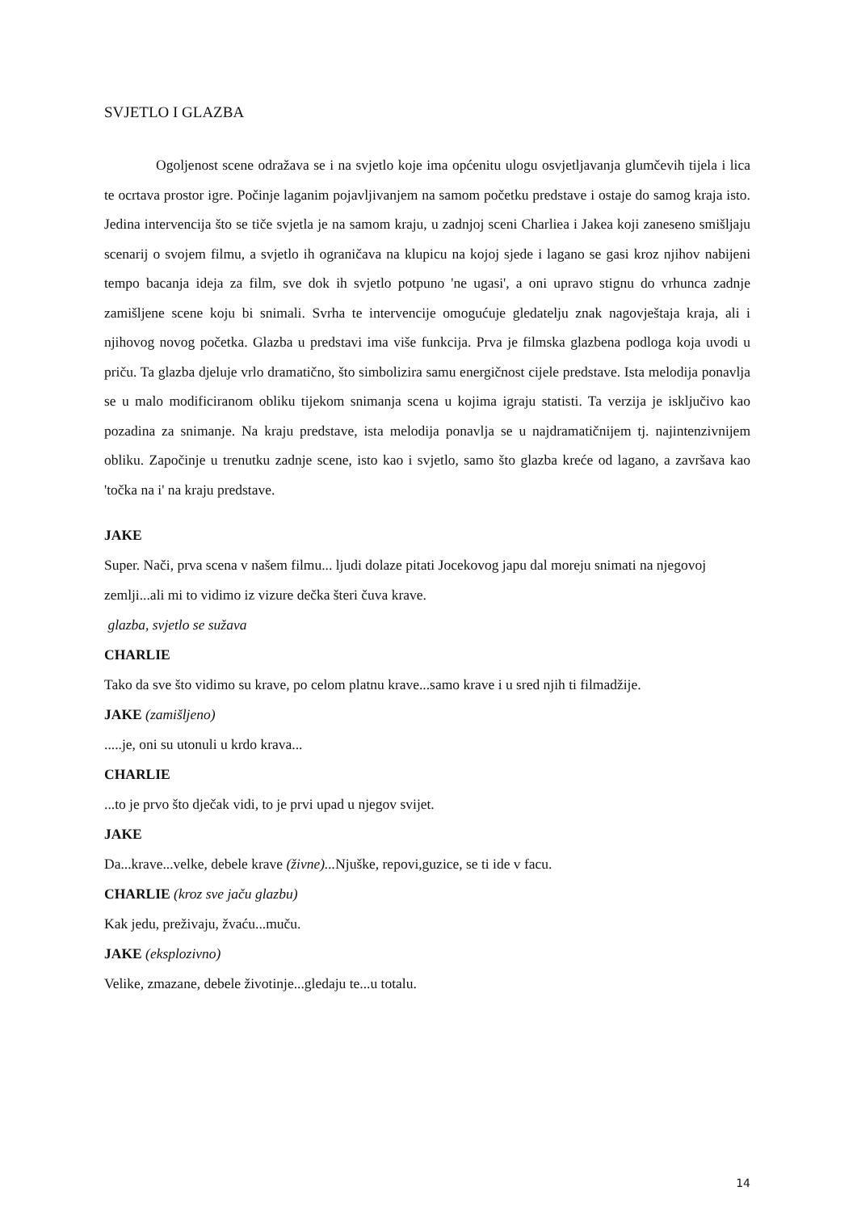SVJETLO I GLAZBA
Ogoljenost scene odražava se i na svjetlo koje ima općenitu ulogu osvjetljavanja glumčevih tijela i lica te ocrtava prostor igre. Počinje laganim pojavljivanjem na samom početku predstave i ostaje do samog kraja isto. Jedina intervencija što se tiče svjetla je na samom kraju, u zadnjoj sceni Charliea i Jakea koji zaneseno smišljaju scenarij o svojem filmu, a svjetlo ih ograničava na klupicu na kojoj sjede i lagano se gasi kroz njihov nabijeni tempo bacanja ideja za film, sve dok ih svjetlo potpuno 'ne ugasi', a oni upravo stignu do vrhunca zadnje zamišljene scene koju bi snimali. Svrha te intervencije omogućuje gledatelju znak nagovještaja kraja, ali i njihovog novog početka. Glazba u predstavi ima više funkcija. Prva je filmska glazbena podloga koja uvodi u priču. Ta glazba djeluje vrlo dramatično, što simbolizira samu energičnost cijele predstave. Ista melodija ponavlja se u malo modificiranom obliku tijekom snimanja scena u kojima igraju statisti. Ta verzija je isključivo kao pozadina za snimanje. Na kraju predstave, ista melodija ponavlja se u najdramatičnijem tj. najintenzivnijem obliku. Započinje u trenutku zadnje scene, isto kao i svjetlo, samo što glazba kreće od lagano, a završava kao 'točka na i' na kraju predstave.
JAKE
Super. Nači, prva scena v našem filmu... ljudi dolaze pitati Jocekovog japu dal moreju snimati na njegovoj zemlji...ali mi to vidimo iz vizure dečka šteri čuva krave.
glazba, svjetlo se sužava
CHARLIE
Tako da sve što vidimo su krave, po celom platnu krave...samo krave i u sred njih ti filmadžije.
JAKE (zamišljeno)
.....je, oni su utonuli u krdo krava...
CHARLIE
...to je prvo što dječak vidi, to je prvi upad u njegov svijet.
JAKE
Da...krave...velke, debele krave (živne)... Njuške, repovi,guzice, se ti ide v facu.
CHARLIE (kroz sve jaču glazbu)
Kak jedu, preživaju, žvaću...muču.
JAKE (eksplozivno)
Velike, zmazane, debele životinje...gledaju te...u totalu.
14